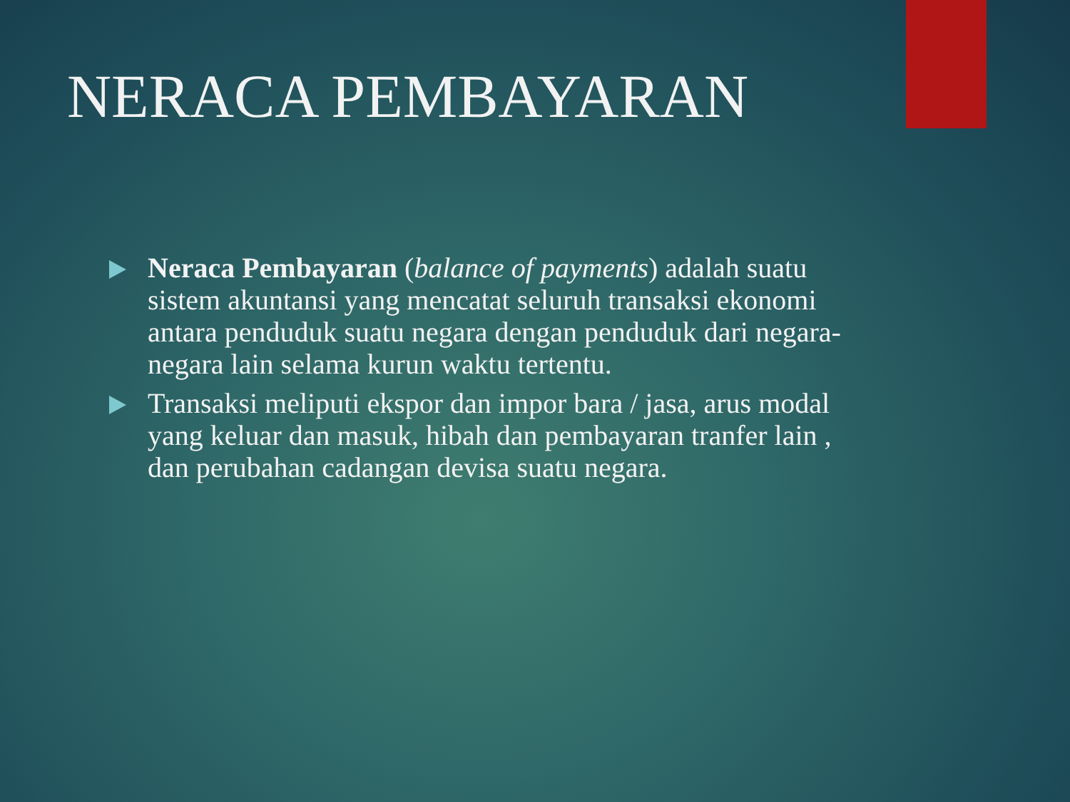NERACA PEMBAYARAN
Neraca Pembayaran (balance of payments) adalah suatu sistem akuntansi yang mencatat seluruh transaksi ekonomi antara penduduk suatu negara dengan penduduk dari negara-negara lain selama kurun waktu tertentu.
Transaksi meliputi ekspor dan impor bara / jasa, arus modal yang keluar dan masuk, hibah dan pembayaran tranfer lain , dan perubahan cadangan devisa suatu negara.